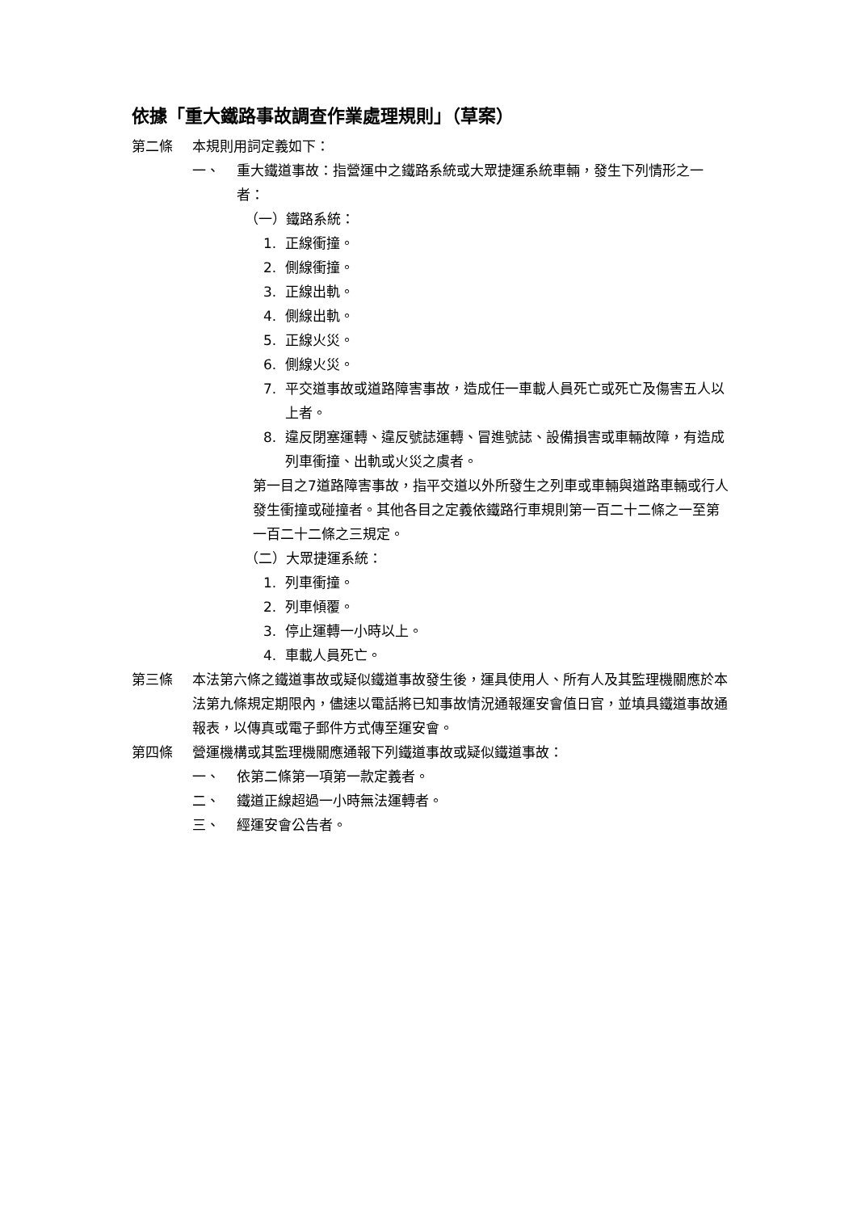依據「重大鐵路事故調查作業處理規則」（草案）
第二條 本規則用詞定義如下：
一、 重大鐵道事故：指營運中之鐵路系統或大眾捷運系統車輛，發生下列情形之一者：
（一）鐵路系統：
1. 正線衝撞。
2. 側線衝撞。
3. 正線出軌。
4. 側線出軌。
5. 正線火災。
6. 側線火災。
7. 平交道事故或道路障害事故，造成任一車載人員死亡或死亡及傷害五人以上者。
8. 違反閉塞運轉、違反號誌運轉、冒進號誌、設備損害或車輛故障，有造成列車衝撞、出軌或火災之虞者。
第一目之7道路障害事故，指平交道以外所發生之列車或車輛與道路車輛或行人發生衝撞或碰撞者。其他各目之定義依鐵路行車規則第一百二十二條之一至第一百二十二條之三規定。
（二）大眾捷運系統：
1. 列車衝撞。
2. 列車傾覆。
3. 停止運轉一小時以上。
4. 車載人員死亡。
第三條 本法第六條之鐵道事故或疑似鐵道事故發生後，運具使用人、所有人及其監理機關應於本法第九條規定期限內，儘速以電話將已知事故情況通報運安會值日官，並填具鐵道事故通報表，以傳真或電子郵件方式傳至運安會。
第四條 營運機構或其監理機關應通報下列鐵道事故或疑似鐵道事故：
一、 依第二條第一項第一款定義者。
二、 鐵道正線超過一小時無法運轉者。
三、 經運安會公告者。